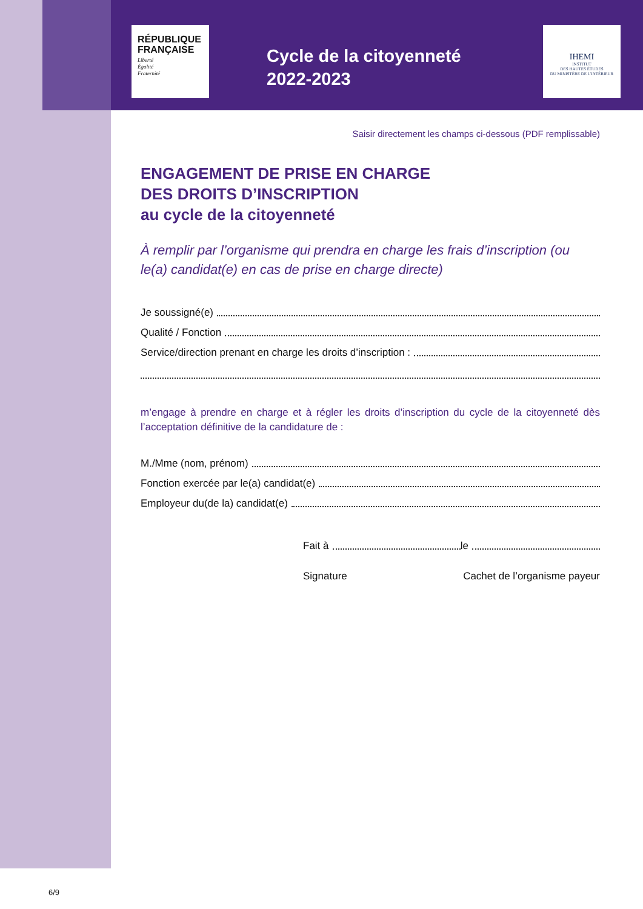RÉPUBLIQUE FRANÇAISE
Liberté
Égalité
Fraternité
Cycle de la citoyenneté 2022-2023
IHEMI
INSTITUT
DES HAUTES ÉTUDES
DU MINISTÈRE DE L'INTÉRIEUR
Saisir directement les champs ci-dessous (PDF remplissable)
ENGAGEMENT DE PRISE EN CHARGE
DES DROITS D’INSCRIPTION
au cycle de la citoyenneté
À remplir par l’organisme qui prendra en charge les frais d’inscription (ou le(a) candidat(e) en cas de prise en charge directe)
Je soussigné(e)
Qualité / Fonction
Service/direction prenant en charge les droits d’inscription :
m’engage à prendre en charge et à régler les droits d’inscription du cycle de la citoyenneté dès l’acceptation définitive de la candidature de :
M./Mme (nom, prénom)
Fonction exercée par le(a) candidat(e)
Employeur du(de la) candidat(e)
Fait à le
Signature Cachet de l’organisme payeur
6/9